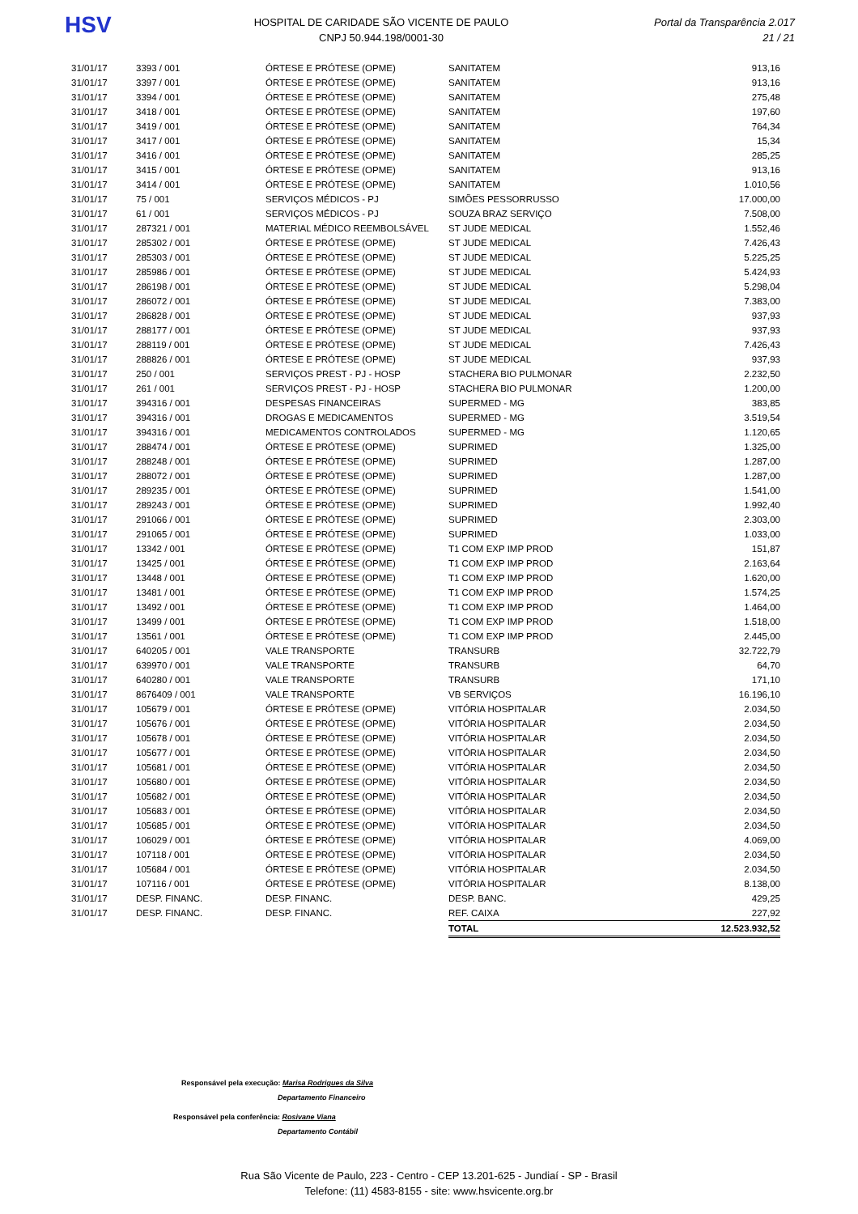HSV
HOSPITAL DE CARIDADE SÃO VICENTE DE PAULO
CNPJ 50.944.198/0001-30
Portal da Transparência 2.017
21 / 21
| 31/01/17 | 3393 / 001 | ÓRTESE E PRÓTESE (OPME) | SANITATEM | 913,16 |
| 31/01/17 | 3397 / 001 | ÓRTESE E PRÓTESE (OPME) | SANITATEM | 913,16 |
| 31/01/17 | 3394 / 001 | ÓRTESE E PRÓTESE (OPME) | SANITATEM | 275,48 |
| 31/01/17 | 3418 / 001 | ÓRTESE E PRÓTESE (OPME) | SANITATEM | 197,60 |
| 31/01/17 | 3419 / 001 | ÓRTESE E PRÓTESE (OPME) | SANITATEM | 764,34 |
| 31/01/17 | 3417 / 001 | ÓRTESE E PRÓTESE (OPME) | SANITATEM | 15,34 |
| 31/01/17 | 3416 / 001 | ÓRTESE E PRÓTESE (OPME) | SANITATEM | 285,25 |
| 31/01/17 | 3415 / 001 | ÓRTESE E PRÓTESE (OPME) | SANITATEM | 913,16 |
| 31/01/17 | 3414 / 001 | ÓRTESE E PRÓTESE (OPME) | SANITATEM | 1.010,56 |
| 31/01/17 | 75 / 001 | SERVIÇOS MÉDICOS - PJ | SIMÕES PESSORRUSSO | 17.000,00 |
| 31/01/17 | 61 / 001 | SERVIÇOS MÉDICOS - PJ | SOUZA BRAZ SERVIÇO | 7.508,00 |
| 31/01/17 | 287321 / 001 | MATERIAL MÉDICO REEMBOLSÁVEL | ST JUDE MEDICAL | 1.552,46 |
| 31/01/17 | 285302 / 001 | ÓRTESE E PRÓTESE (OPME) | ST JUDE MEDICAL | 7.426,43 |
| 31/01/17 | 285303 / 001 | ÓRTESE E PRÓTESE (OPME) | ST JUDE MEDICAL | 5.225,25 |
| 31/01/17 | 285986 / 001 | ÓRTESE E PRÓTESE (OPME) | ST JUDE MEDICAL | 5.424,93 |
| 31/01/17 | 286198 / 001 | ÓRTESE E PRÓTESE (OPME) | ST JUDE MEDICAL | 5.298,04 |
| 31/01/17 | 286072 / 001 | ÓRTESE E PRÓTESE (OPME) | ST JUDE MEDICAL | 7.383,00 |
| 31/01/17 | 286828 / 001 | ÓRTESE E PRÓTESE (OPME) | ST JUDE MEDICAL | 937,93 |
| 31/01/17 | 288177 / 001 | ÓRTESE E PRÓTESE (OPME) | ST JUDE MEDICAL | 937,93 |
| 31/01/17 | 288119 / 001 | ÓRTESE E PRÓTESE (OPME) | ST JUDE MEDICAL | 7.426,43 |
| 31/01/17 | 288826 / 001 | ÓRTESE E PRÓTESE (OPME) | ST JUDE MEDICAL | 937,93 |
| 31/01/17 | 250 / 001 | SERVIÇOS PREST - PJ - HOSP | STACHERA BIO PULMONAR | 2.232,50 |
| 31/01/17 | 261 / 001 | SERVIÇOS PREST - PJ - HOSP | STACHERA BIO PULMONAR | 1.200,00 |
| 31/01/17 | 394316 / 001 | DESPESAS FINANCEIRAS | SUPERMED - MG | 383,85 |
| 31/01/17 | 394316 / 001 | DROGAS E MEDICAMENTOS | SUPERMED - MG | 3.519,54 |
| 31/01/17 | 394316 / 001 | MEDICAMENTOS CONTROLADOS | SUPERMED - MG | 1.120,65 |
| 31/01/17 | 288474 / 001 | ÓRTESE E PRÓTESE (OPME) | SUPRIMED | 1.325,00 |
| 31/01/17 | 288248 / 001 | ÓRTESE E PRÓTESE (OPME) | SUPRIMED | 1.287,00 |
| 31/01/17 | 288072 / 001 | ÓRTESE E PRÓTESE (OPME) | SUPRIMED | 1.287,00 |
| 31/01/17 | 289235 / 001 | ÓRTESE E PRÓTESE (OPME) | SUPRIMED | 1.541,00 |
| 31/01/17 | 289243 / 001 | ÓRTESE E PRÓTESE (OPME) | SUPRIMED | 1.992,40 |
| 31/01/17 | 291066 / 001 | ÓRTESE E PRÓTESE (OPME) | SUPRIMED | 2.303,00 |
| 31/01/17 | 291065 / 001 | ÓRTESE E PRÓTESE (OPME) | SUPRIMED | 1.033,00 |
| 31/01/17 | 13342 / 001 | ÓRTESE E PRÓTESE (OPME) | T1 COM EXP IMP PROD | 151,87 |
| 31/01/17 | 13425 / 001 | ÓRTESE E PRÓTESE (OPME) | T1 COM EXP IMP PROD | 2.163,64 |
| 31/01/17 | 13448 / 001 | ÓRTESE E PRÓTESE (OPME) | T1 COM EXP IMP PROD | 1.620,00 |
| 31/01/17 | 13481 / 001 | ÓRTESE E PRÓTESE (OPME) | T1 COM EXP IMP PROD | 1.574,25 |
| 31/01/17 | 13492 / 001 | ÓRTESE E PRÓTESE (OPME) | T1 COM EXP IMP PROD | 1.464,00 |
| 31/01/17 | 13499 / 001 | ÓRTESE E PRÓTESE (OPME) | T1 COM EXP IMP PROD | 1.518,00 |
| 31/01/17 | 13561 / 001 | ÓRTESE E PRÓTESE (OPME) | T1 COM EXP IMP PROD | 2.445,00 |
| 31/01/17 | 640205 / 001 | VALE TRANSPORTE | TRANSURB | 32.722,79 |
| 31/01/17 | 639970 / 001 | VALE TRANSPORTE | TRANSURB | 64,70 |
| 31/01/17 | 640280 / 001 | VALE TRANSPORTE | TRANSURB | 171,10 |
| 31/01/17 | 8676409 / 001 | VALE TRANSPORTE | VB SERVIÇOS | 16.196,10 |
| 31/01/17 | 105679 / 001 | ÓRTESE E PRÓTESE (OPME) | VITÓRIA HOSPITALAR | 2.034,50 |
| 31/01/17 | 105676 / 001 | ÓRTESE E PRÓTESE (OPME) | VITÓRIA HOSPITALAR | 2.034,50 |
| 31/01/17 | 105678 / 001 | ÓRTESE E PRÓTESE (OPME) | VITÓRIA HOSPITALAR | 2.034,50 |
| 31/01/17 | 105677 / 001 | ÓRTESE E PRÓTESE (OPME) | VITÓRIA HOSPITALAR | 2.034,50 |
| 31/01/17 | 105681 / 001 | ÓRTESE E PRÓTESE (OPME) | VITÓRIA HOSPITALAR | 2.034,50 |
| 31/01/17 | 105680 / 001 | ÓRTESE E PRÓTESE (OPME) | VITÓRIA HOSPITALAR | 2.034,50 |
| 31/01/17 | 105682 / 001 | ÓRTESE E PRÓTESE (OPME) | VITÓRIA HOSPITALAR | 2.034,50 |
| 31/01/17 | 105683 / 001 | ÓRTESE E PRÓTESE (OPME) | VITÓRIA HOSPITALAR | 2.034,50 |
| 31/01/17 | 105685 / 001 | ÓRTESE E PRÓTESE (OPME) | VITÓRIA HOSPITALAR | 2.034,50 |
| 31/01/17 | 106029 / 001 | ÓRTESE E PRÓTESE (OPME) | VITÓRIA HOSPITALAR | 4.069,00 |
| 31/01/17 | 107118 / 001 | ÓRTESE E PRÓTESE (OPME) | VITÓRIA HOSPITALAR | 2.034,50 |
| 31/01/17 | 105684 / 001 | ÓRTESE E PRÓTESE (OPME) | VITÓRIA HOSPITALAR | 2.034,50 |
| 31/01/17 | 107116 / 001 | ÓRTESE E PRÓTESE (OPME) | VITÓRIA HOSPITALAR | 8.138,00 |
| 31/01/17 | DESP. FINANC. | DESP. FINANC. | DESP. BANC. | 429,25 |
| 31/01/17 | DESP. FINANC. | DESP. FINANC. | REF. CAIXA | 227,92 |
| | | | TOTAL | 12.523.932,52 |
Responsável pela execução: Marisa Rodrigues da Silva
Departamento Financeiro
Responsável pela conferência: Rosivane Viana
Departamento Contábil
Rua São Vicente de Paulo, 223 - Centro - CEP 13.201-625 - Jundiaí - SP - Brasil
Telefone: (11) 4583-8155 - site: www.hsvicente.org.br